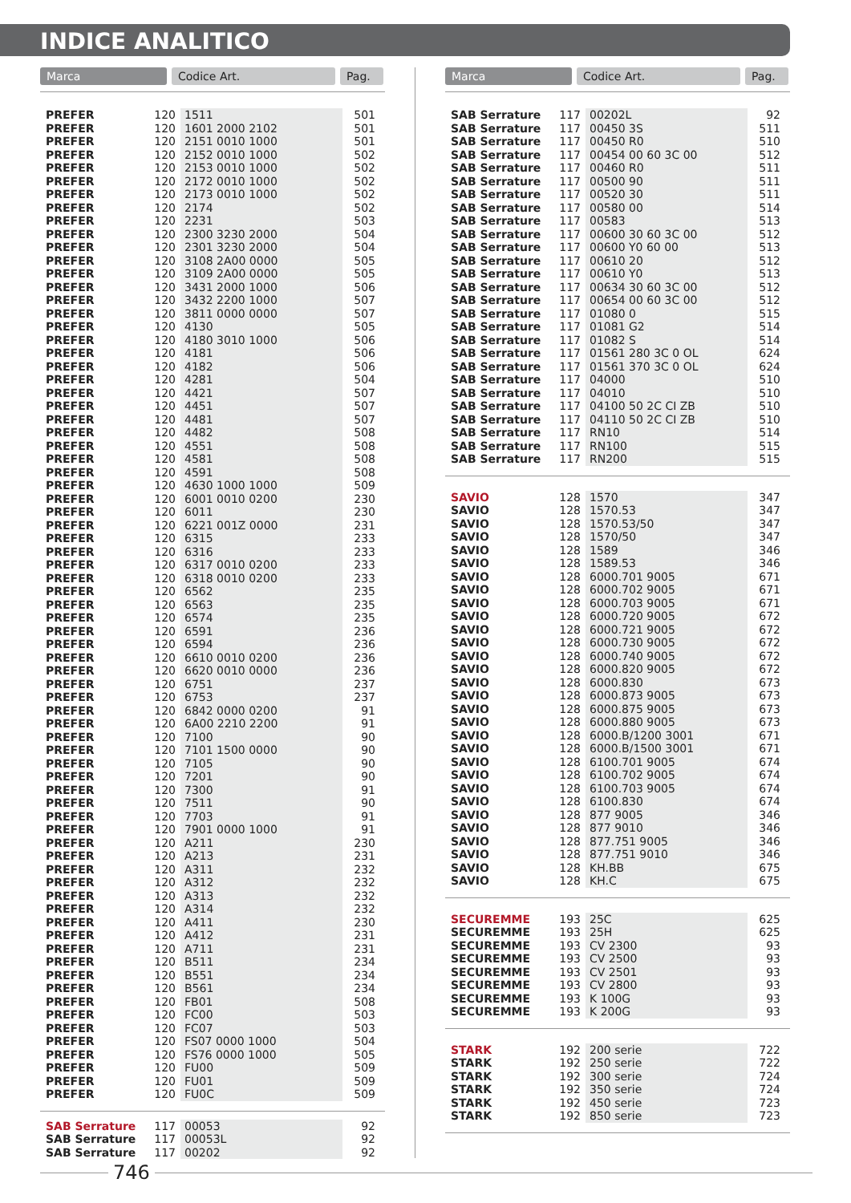INDICE ANALITICO
Marca Codice Art. Pag.
| PREFER | 120 | 1511 | 501 |
| PREFER | 120 | 1601 2000 2102 | 501 |
| PREFER | 120 | 2151 0010 1000 | 501 |
| PREFER | 120 | 2152 0010 1000 | 502 |
| PREFER | 120 | 2153 0010 1000 | 502 |
| PREFER | 120 | 2172 0010 1000 | 502 |
| PREFER | 120 | 2173 0010 1000 | 502 |
| PREFER | 120 | 2174 | 502 |
| PREFER | 120 | 2231 | 503 |
| PREFER | 120 | 2300 3230 2000 | 504 |
| PREFER | 120 | 2301 3230 2000 | 504 |
| PREFER | 120 | 3108 2A00 0000 | 505 |
| PREFER | 120 | 3109 2A00 0000 | 505 |
| PREFER | 120 | 3431 2000 1000 | 506 |
| PREFER | 120 | 3432 2200 1000 | 507 |
| PREFER | 120 | 3811 0000 0000 | 507 |
| PREFER | 120 | 4130 | 505 |
| PREFER | 120 | 4180 3010 1000 | 506 |
| PREFER | 120 | 4181 | 506 |
| PREFER | 120 | 4182 | 506 |
| PREFER | 120 | 4281 | 504 |
| PREFER | 120 | 4421 | 507 |
| PREFER | 120 | 4451 | 507 |
| PREFER | 120 | 4481 | 507 |
| PREFER | 120 | 4482 | 508 |
| PREFER | 120 | 4551 | 508 |
| PREFER | 120 | 4581 | 508 |
| PREFER | 120 | 4591 | 508 |
| PREFER | 120 | 4630 1000 1000 | 509 |
| PREFER | 120 | 6001 0010 0200 | 230 |
| PREFER | 120 | 6011 | 230 |
| PREFER | 120 | 6221 001Z 0000 | 231 |
| PREFER | 120 | 6315 | 233 |
| PREFER | 120 | 6316 | 233 |
| PREFER | 120 | 6317 0010 0200 | 233 |
| PREFER | 120 | 6318 0010 0200 | 233 |
| PREFER | 120 | 6562 | 235 |
| PREFER | 120 | 6563 | 235 |
| PREFER | 120 | 6574 | 235 |
| PREFER | 120 | 6591 | 236 |
| PREFER | 120 | 6594 | 236 |
| PREFER | 120 | 6610 0010 0200 | 236 |
| PREFER | 120 | 6620 0010 0000 | 236 |
| PREFER | 120 | 6751 | 237 |
| PREFER | 120 | 6753 | 237 |
| PREFER | 120 | 6842 0000 0200 | 91 |
| PREFER | 120 | 6A00 2210 2200 | 91 |
| PREFER | 120 | 7100 | 90 |
| PREFER | 120 | 7101 1500 0000 | 90 |
| PREFER | 120 | 7105 | 90 |
| PREFER | 120 | 7201 | 90 |
| PREFER | 120 | 7300 | 91 |
| PREFER | 120 | 7511 | 90 |
| PREFER | 120 | 7703 | 91 |
| PREFER | 120 | 7901 0000 1000 | 91 |
| PREFER | 120 | A211 | 230 |
| PREFER | 120 | A213 | 231 |
| PREFER | 120 | A311 | 232 |
| PREFER | 120 | A312 | 232 |
| PREFER | 120 | A313 | 232 |
| PREFER | 120 | A314 | 232 |
| PREFER | 120 | A411 | 230 |
| PREFER | 120 | A412 | 231 |
| PREFER | 120 | A711 | 231 |
| PREFER | 120 | B511 | 234 |
| PREFER | 120 | B551 | 234 |
| PREFER | 120 | B561 | 234 |
| PREFER | 120 | FB01 | 508 |
| PREFER | 120 | FC00 | 503 |
| PREFER | 120 | FC07 | 503 |
| PREFER | 120 | FS07 0000 1000 | 504 |
| PREFER | 120 | FS76 0000 1000 | 505 |
| PREFER | 120 | FU00 | 509 |
| PREFER | 120 | FU01 | 509 |
| PREFER | 120 | FU0C | 509 |
| SAB Serrature | 117 | 00053 | 92 |
| SAB Serrature | 117 | 00053L | 92 |
| SAB Serrature | 117 | 00202 | 92 |
Marca Codice Art. Pag.
| SAB Serrature | 117 | 00202L | 92 |
| SAB Serrature | 117 | 00450 3S | 511 |
| SAB Serrature | 117 | 00450 R0 | 510 |
| SAB Serrature | 117 | 00454 00 60 3C 00 | 512 |
| SAB Serrature | 117 | 00460 R0 | 511 |
| SAB Serrature | 117 | 00500 90 | 511 |
| SAB Serrature | 117 | 00520 30 | 511 |
| SAB Serrature | 117 | 00580 00 | 514 |
| SAB Serrature | 117 | 00583 | 513 |
| SAB Serrature | 117 | 00600 30 60 3C 00 | 512 |
| SAB Serrature | 117 | 00600 Y0 60 00 | 513 |
| SAB Serrature | 117 | 00610 20 | 512 |
| SAB Serrature | 117 | 00610 Y0 | 513 |
| SAB Serrature | 117 | 00634 30 60 3C 00 | 512 |
| SAB Serrature | 117 | 00654 00 60 3C 00 | 512 |
| SAB Serrature | 117 | 01080 0 | 515 |
| SAB Serrature | 117 | 01081 G2 | 514 |
| SAB Serrature | 117 | 01082 S | 514 |
| SAB Serrature | 117 | 01561 280 3C 0 OL | 624 |
| SAB Serrature | 117 | 01561 370 3C 0 OL | 624 |
| SAB Serrature | 117 | 04000 | 510 |
| SAB Serrature | 117 | 04010 | 510 |
| SAB Serrature | 117 | 04100 50 2C CI ZB | 510 |
| SAB Serrature | 117 | 04110 50 2C CI ZB | 510 |
| SAB Serrature | 117 | RN10 | 514 |
| SAB Serrature | 117 | RN100 | 515 |
| SAB Serrature | 117 | RN200 | 515 |
| SAVIO | 128 | 1570 | 347 |
| SAVIO | 128 | 1570.53 | 347 |
| SAVIO | 128 | 1570.53/50 | 347 |
| SAVIO | 128 | 1570/50 | 347 |
| SAVIO | 128 | 1589 | 346 |
| SAVIO | 128 | 1589.53 | 346 |
| SAVIO | 128 | 6000.701 9005 | 671 |
| SAVIO | 128 | 6000.702 9005 | 671 |
| SAVIO | 128 | 6000.703 9005 | 671 |
| SAVIO | 128 | 6000.720 9005 | 672 |
| SAVIO | 128 | 6000.721 9005 | 672 |
| SAVIO | 128 | 6000.730 9005 | 672 |
| SAVIO | 128 | 6000.740 9005 | 672 |
| SAVIO | 128 | 6000.820 9005 | 672 |
| SAVIO | 128 | 6000.830 | 673 |
| SAVIO | 128 | 6000.873 9005 | 673 |
| SAVIO | 128 | 6000.875 9005 | 673 |
| SAVIO | 128 | 6000.880 9005 | 673 |
| SAVIO | 128 | 6000.B/1200 3001 | 671 |
| SAVIO | 128 | 6000.B/1500 3001 | 671 |
| SAVIO | 128 | 6100.701 9005 | 674 |
| SAVIO | 128 | 6100.702 9005 | 674 |
| SAVIO | 128 | 6100.703 9005 | 674 |
| SAVIO | 128 | 6100.830 | 674 |
| SAVIO | 128 | 877 9005 | 346 |
| SAVIO | 128 | 877 9010 | 346 |
| SAVIO | 128 | 877.751 9005 | 346 |
| SAVIO | 128 | 877.751 9010 | 346 |
| SAVIO | 128 | KH.BB | 675 |
| SAVIO | 128 | KH.C | 675 |
| SECUREMME | 193 | 25C | 625 |
| SECUREMME | 193 | 25H | 625 |
| SECUREMME | 193 | CV 2300 | 93 |
| SECUREMME | 193 | CV 2500 | 93 |
| SECUREMME | 193 | CV 2501 | 93 |
| SECUREMME | 193 | CV 2800 | 93 |
| SECUREMME | 193 | K 100G | 93 |
| SECUREMME | 193 | K 200G | 93 |
| STARK | 192 | 200 serie | 722 |
| STARK | 192 | 250 serie | 722 |
| STARK | 192 | 300 serie | 724 |
| STARK | 192 | 350 serie | 724 |
| STARK | 192 | 450 serie | 723 |
| STARK | 192 | 850 serie | 723 |
746